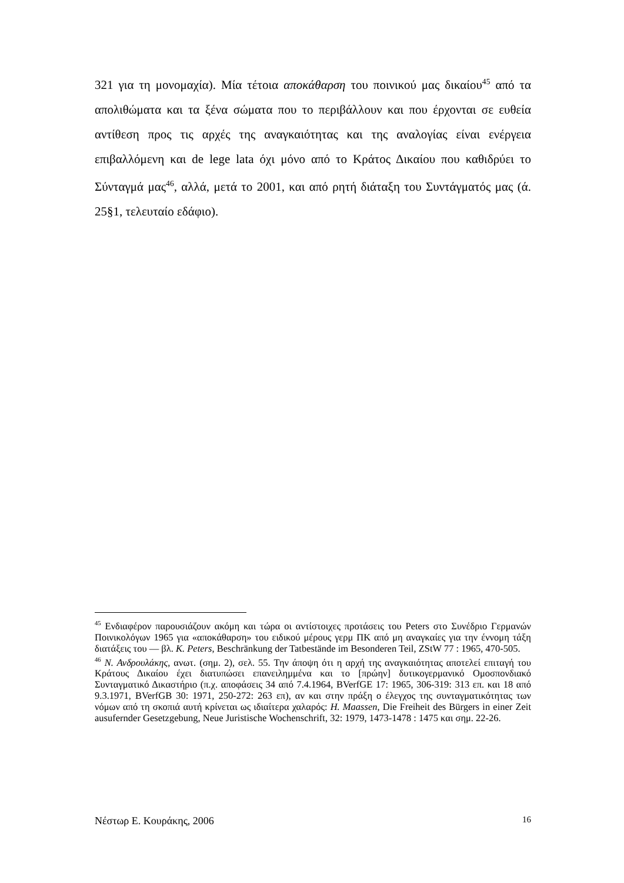321 για τη μονομαχία). Μία τέτοια αποκάθαρση του ποινικού μας δικαίου<sup>45</sup> από τα απολιθώματα και τα ξένα σώματα που το περιβάλλουν και που έρχονται σε ευθεία αντίθεση προς τις αρχές της αναγκαιότητας και της αναλογίας είναι ενέργεια επιβαλλόμενη και de lege lata όχι μόνο από το Κράτος Δικαίου που καθιδρύει το Σύνταγμά μας<sup>46</sup>, αλλά, μετά το 2001, και από ρητή διάταξη του Συντάγματός μας (ά. 25§1, τελευταίο εδάφιο).
<sup>45</sup> Ενδιαφέρον παρουσιάζουν ακόμη και τώρα οι αντίστοιχες προτάσεις του Peters στο Συνέδριο Γερμανών Ποινικολόγων 1965 για «αποκάθαρση» του ειδικού μέρους γερμ ΠΚ από μη αναγκαίες για την έννομη τάξη διατάξεις του — βλ. K. Peters, Beschränkung der Tatbestände im Besonderen Teil, ZStW 77 : 1965, 470-505.
<sup>46</sup> Ν. Ανδρουλάκης, ανωτ. (σημ. 2), σελ. 55. Την άποψη ότι η αρχή της αναγκαιότητας αποτελεί επιταγή του Κράτους Δικαίου έχει διατυπώσει επανειλημμένα και το [πρώην] δυτικογερμανικό Ομοσπονδιακό Συνταγματικό Δικαστήριο (π.χ. αποφάσεις 34 από 7.4.1964, BVerfGE 17: 1965, 306-319: 313 επ. και 18 από 9.3.1971, BVerfGB 30: 1971, 250-272: 263 επ), αν και στην πράξη ο έλεγχος της συνταγματικότητας των νόμων από τη σκοπιά αυτή κρίνεται ως ιδιαίτερα χαλαρός: H. Maassen, Die Freiheit des Bürgers in einer Zeit ausufernder Gesetzgebung, Neue Juristische Wochenschrift, 32: 1979, 1473-1478 : 1475 και σημ. 22-26.
Νέστωρ Ε. Κουράκης, 2006 16